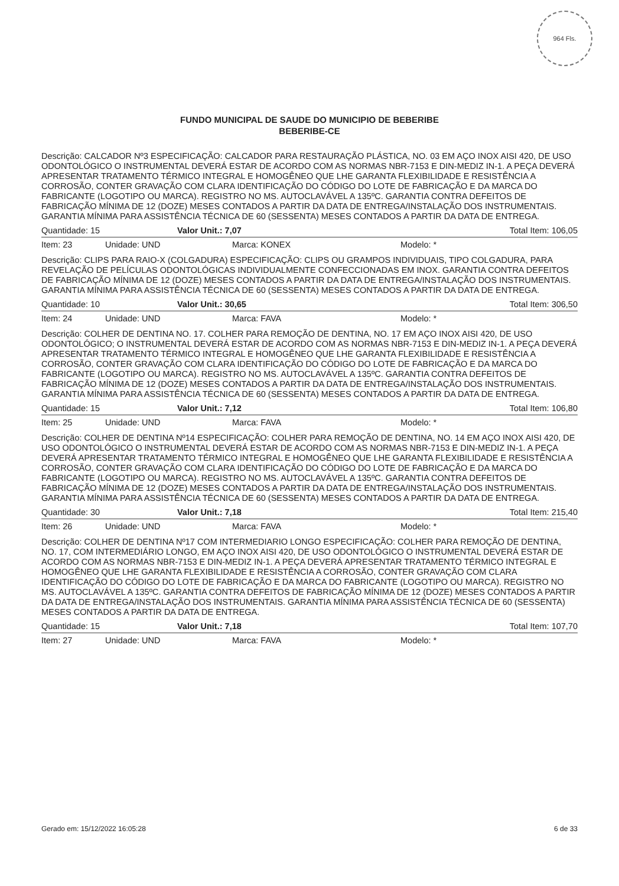964 Fls.
FUNDO MUNICIPAL DE SAUDE DO MUNICIPIO DE BEBERIBE
BEBERIBE-CE
Descrição: CALCADOR Nº3 ESPECIFICAÇÃO: CALCADOR PARA RESTAURAÇÃO PLÁSTICA, NO. 03 EM AÇO INOX AISI 420, DE USO ODONTOLÓGICO O INSTRUMENTAL DEVERÁ ESTAR DE ACORDO COM AS NORMAS NBR-7153 E DIN-MEDIZ IN-1. A PEÇA DEVERÁ APRESENTAR TRATAMENTO TÉRMICO INTEGRAL E HOMOGÊNEO QUE LHE GARANTA FLEXIBILIDADE E RESISTÊNCIA A CORROSÃO, CONTER GRAVAÇÃO COM CLARA IDENTIFICAÇÃO DO CÓDIGO DO LOTE DE FABRICAÇÃO E DA MARCA DO FABRICANTE (LOGOTIPO OU MARCA). REGISTRO NO MS. AUTOCLAVÁVEL A 135ºC. GARANTIA CONTRA DEFEITOS DE FABRICAÇÃO MÍNIMA DE 12 (DOZE) MESES CONTADOS A PARTIR DA DATA DE ENTREGA/INSTALAÇÃO DOS INSTRUMENTAIS. GARANTIA MÍNIMA PARA ASSISTÊNCIA TÉCNICA DE 60 (SESSENTA) MESES CONTADOS A PARTIR DA DATA DE ENTREGA.
Quantidade: 15 Valor Unit.: 7,07 Total Item: 106,05
Item: 23 Unidade: UND Marca: KONEX Modelo: *
Descrição: CLIPS PARA RAIO-X (COLGADURA) ESPECIFICAÇÃO: CLIPS OU GRAMPOS INDIVIDUAIS, TIPO COLGADURA, PARA REVELAÇÃO DE PELÍCULAS ODONTOLÓGICAS INDIVIDUALMENTE CONFECCIONADAS EM INOX. GARANTIA CONTRA DEFEITOS DE FABRICAÇÃO MÍNIMA DE 12 (DOZE) MESES CONTADOS A PARTIR DA DATA DE ENTREGA/INSTALAÇÃO DOS INSTRUMENTAIS. GARANTIA MÍNIMA PARA ASSISTÊNCIA TÉCNICA DE 60 (SESSENTA) MESES CONTADOS A PARTIR DA DATA DE ENTREGA.
Quantidade: 10 Valor Unit.: 30,65 Total Item: 306,50
Item: 24 Unidade: UND Marca: FAVA Modelo: *
Descrição: COLHER DE DENTINA NO. 17. COLHER PARA REMOÇÃO DE DENTINA, NO. 17 EM AÇO INOX AISI 420, DE USO ODONTOLÓGICO; O INSTRUMENTAL DEVERÁ ESTAR DE ACORDO COM AS NORMAS NBR-7153 E DIN-MEDIZ IN-1. A PEÇA DEVERÁ APRESENTAR TRATAMENTO TÉRMICO INTEGRAL E HOMOGÊNEO QUE LHE GARANTA FLEXIBILIDADE E RESISTÊNCIA A CORROSÃO, CONTER GRAVAÇÃO COM CLARA IDENTIFICAÇÃO DO CÓDIGO DO LOTE DE FABRICAÇÃO E DA MARCA DO FABRICANTE (LOGOTIPO OU MARCA). REGISTRO NO MS. AUTOCLAVÁVEL A 135ºC. GARANTIA CONTRA DEFEITOS DE FABRICAÇÃO MÍNIMA DE 12 (DOZE) MESES CONTADOS A PARTIR DA DATA DE ENTREGA/INSTALAÇÃO DOS INSTRUMENTAIS. GARANTIA MÍNIMA PARA ASSISTÊNCIA TÉCNICA DE 60 (SESSENTA) MESES CONTADOS A PARTIR DA DATA DE ENTREGA.
Quantidade: 15 Valor Unit.: 7,12 Total Item: 106,80
Item: 25 Unidade: UND Marca: FAVA Modelo: *
Descrição: COLHER DE DENTINA Nº14 ESPECIFICAÇÃO: COLHER PARA REMOÇÃO DE DENTINA, NO. 14 EM AÇO INOX AISI 420, DE USO ODONTOLÓGICO O INSTRUMENTAL DEVERÁ ESTAR DE ACORDO COM AS NORMAS NBR-7153 E DIN-MEDIZ IN-1. A PEÇA DEVERÁ APRESENTAR TRATAMENTO TÉRMICO INTEGRAL E HOMOGÊNEO QUE LHE GARANTA FLEXIBILIDADE E RESISTÊNCIA A CORROSÃO, CONTER GRAVAÇÃO COM CLARA IDENTIFICAÇÃO DO CÓDIGO DO LOTE DE FABRICAÇÃO E DA MARCA DO FABRICANTE (LOGOTIPO OU MARCA). REGISTRO NO MS. AUTOCLAVÁVEL A 135ºC. GARANTIA CONTRA DEFEITOS DE FABRICAÇÃO MÍNIMA DE 12 (DOZE) MESES CONTADOS A PARTIR DA DATA DE ENTREGA/INSTALAÇÃO DOS INSTRUMENTAIS. GARANTIA MÍNIMA PARA ASSISTÊNCIA TÉCNICA DE 60 (SESSENTA) MESES CONTADOS A PARTIR DA DATA DE ENTREGA.
Quantidade: 30 Valor Unit.: 7,18 Total Item: 215,40
Item: 26 Unidade: UND Marca: FAVA Modelo: *
Descrição: COLHER DE DENTINA Nº17 COM INTERMEDIARIO LONGO ESPECIFICAÇÃO: COLHER PARA REMOÇÃO DE DENTINA, NO. 17, COM INTERMEDIÁRIO LONGO, EM AÇO INOX AISI 420, DE USO ODONTOLÓGICO O INSTRUMENTAL DEVERÁ ESTAR DE ACORDO COM AS NORMAS NBR-7153 E DIN-MEDIZ IN-1. A PEÇA DEVERÁ APRESENTAR TRATAMENTO TÉRMICO INTEGRAL E HOMOGÊNEO QUE LHE GARANTA FLEXIBILIDADE E RESISTÊNCIA A CORROSÃO, CONTER GRAVAÇÃO COM CLARA IDENTIFICAÇÃO DO CÓDIGO DO LOTE DE FABRICAÇÃO E DA MARCA DO FABRICANTE (LOGOTIPO OU MARCA). REGISTRO NO MS. AUTOCLAVÁVEL A 135ºC. GARANTIA CONTRA DEFEITOS DE FABRICAÇÃO MÍNIMA DE 12 (DOZE) MESES CONTADOS A PARTIR DA DATA DE ENTREGA/INSTALAÇÃO DOS INSTRUMENTAIS. GARANTIA MÍNIMA PARA ASSISTÊNCIA TÉCNICA DE 60 (SESSENTA) MESES CONTADOS A PARTIR DA DATA DE ENTREGA.
Quantidade: 15 Valor Unit.: 7,18 Total Item: 107,70
Item: 27 Unidade: UND Marca: FAVA Modelo: *
Gerado em: 15/12/2022 16:05:28 6 de 33